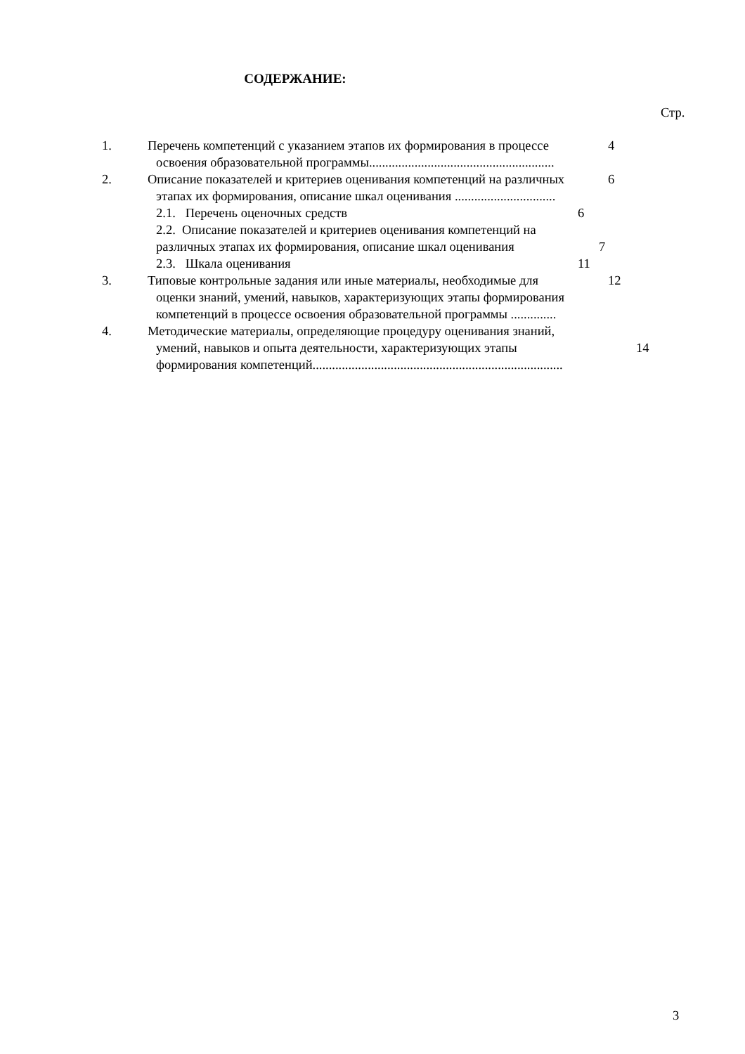СОДЕРЖАНИЕ:
Стр.
1. Перечень компетенций с указанием этапов их формирования в процессе
освоения образовательной программы.........................................................
4
2. Описание показателей и критериев оценивания компетенций на различных
этапах их формирования, описание шкал оценивания ...............................
6
2.1. Перечень оценочных средств 6
2.2. Описание показателей и критериев оценивания компетенций на различных этапах их формирования, описание шкал оценивания
7
2.3. Шкала оценивания 11
3. Типовые контрольные задания или иные материалы, необходимые для
оценки знаний, умений, навыков, характеризующих этапы формирования компетенций в процессе освоения образовательной программы ..............
12
4. Методические материалы, определяющие процедуру оценивания знаний,
умений, навыков и опыта деятельности, характеризующих этапы формирования компетенций.............................................................................
14
3